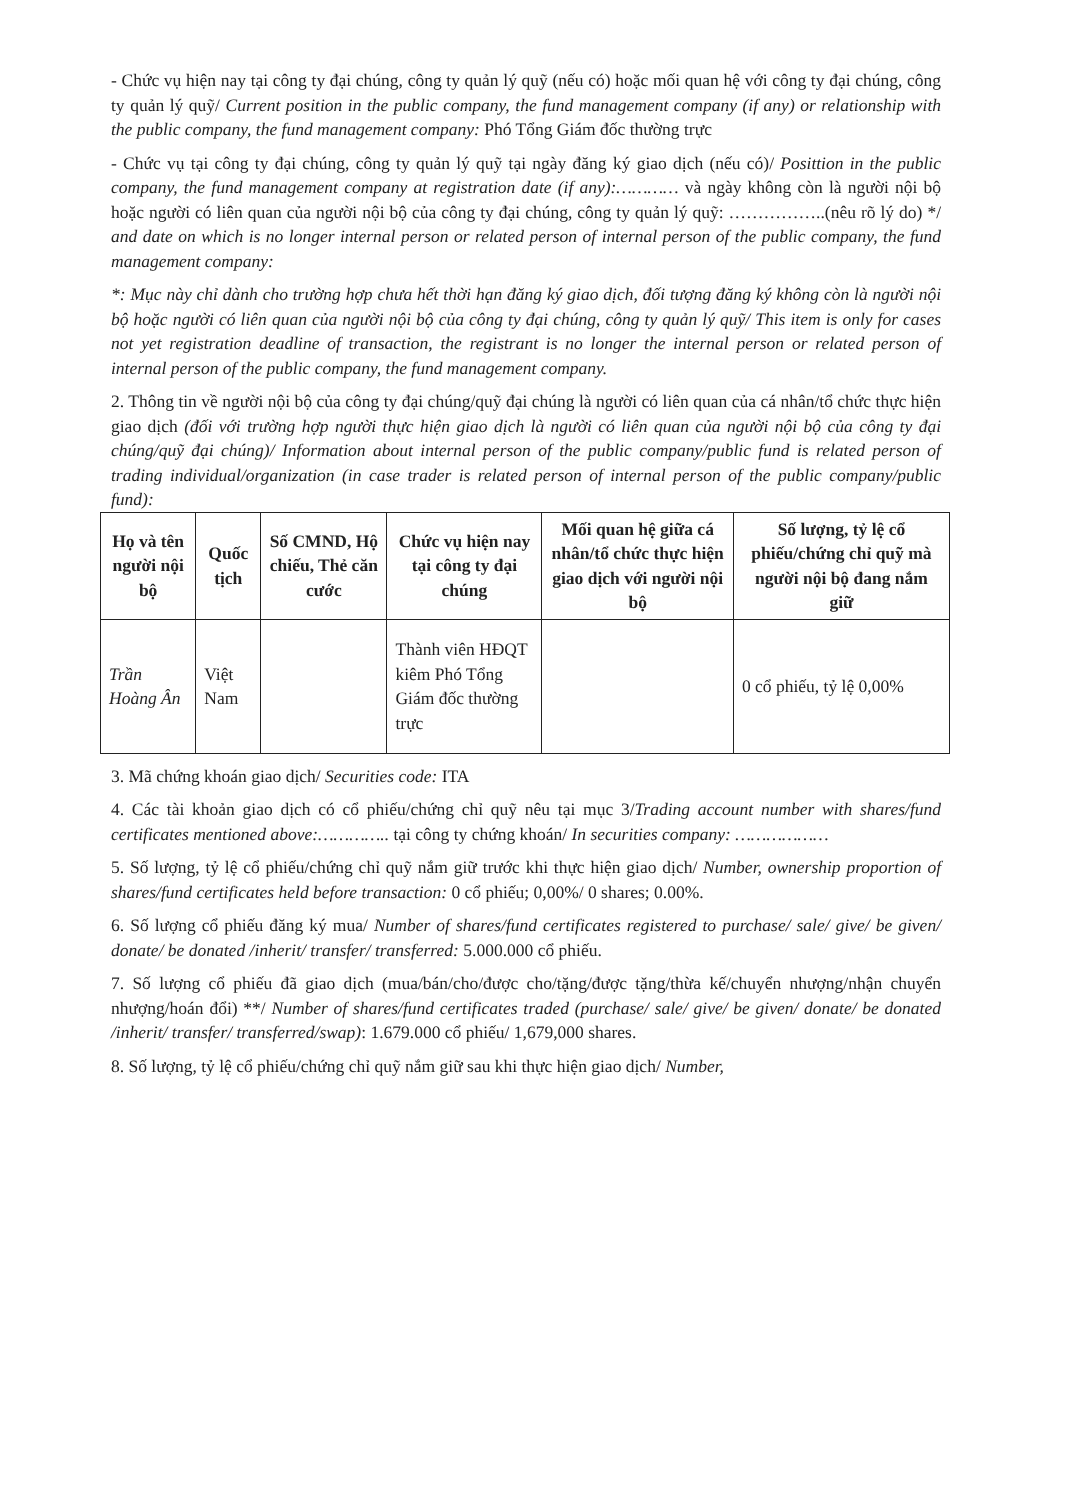- Chức vụ hiện nay tại công ty đại chúng, công ty quản lý quỹ (nếu có) hoặc mối quan hệ với công ty đại chúng, công ty quản lý quỹ/ Current position in the public company, the fund management company (if any) or relationship with the public company, the fund management company: Phó Tổng Giám đốc thường trực
- Chức vụ tại công ty đại chúng, công ty quản lý quỹ tại ngày đăng ký giao dịch (nếu có)/ Posittion in the public company, the fund management company at registration date (if any):………… và ngày không còn là người nội bộ hoặc người có liên quan của người nội bộ của công ty đại chúng, công ty quản lý quỹ: ……………..(nêu rõ lý do) */ and date on which is no longer internal person or related person of internal person of the public company, the fund management company:
*: Mục này chỉ dành cho trường hợp chưa hết thời hạn đăng ký giao dịch, đối tượng đăng ký không còn là người nội bộ hoặc người có liên quan của người nội bộ của công ty đại chúng, công ty quản lý quỹ/ This item is only for cases not yet registration deadline of transaction, the registrant is no longer the internal person or related person of internal person of the public company, the fund management company.
2. Thông tin về người nội bộ của công ty đại chúng/quỹ đại chúng là người có liên quan của cá nhân/tổ chức thực hiện giao dịch (đối với trường hợp người thực hiện giao dịch là người có liên quan của người nội bộ của công ty đại chúng/quỹ đại chúng)/ Information about internal person of the public company/public fund is related person of trading individual/organization (in case trader is related person of internal person of the public company/public fund):
| Họ và tên người nội bộ | Quốc tịch | Số CMND, Hộ chiếu, Thẻ căn cước | Chức vụ hiện nay tại công ty đại chúng | Mối quan hệ giữa cá nhân/tổ chức thực hiện giao dịch với người nội bộ | Số lượng, tỷ lệ cổ phiếu/chứng chỉ quỹ mà người nội bộ đang nắm giữ |
| --- | --- | --- | --- | --- | --- |
| Trần Hoàng Ân | Việt Nam | | Thành viên HĐQT kiêm Phó Tổng Giám đốc thường trực | | 0 cổ phiếu, tỷ lệ 0,00% |
3. Mã chứng khoán giao dịch/ Securities code: ITA
4. Các tài khoản giao dịch có cổ phiếu/chứng chỉ quỹ nêu tại mục 3/Trading account number with shares/fund certificates mentioned above:………….. tại công ty chứng khoán/ In securities company: ………………
5. Số lượng, tỷ lệ cổ phiếu/chứng chỉ quỹ nắm giữ trước khi thực hiện giao dịch/ Number, ownership proportion of shares/fund certificates held before transaction: 0 cổ phiếu; 0,00%/ 0 shares; 0.00%.
6. Số lượng cổ phiếu đăng ký mua/ Number of shares/fund certificates registered to purchase/ sale/ give/ be given/ donate/ be donated /inherit/ transfer/ transferred: 5.000.000 cổ phiếu.
7. Số lượng cổ phiếu đã giao dịch (mua/bán/cho/được cho/tặng/được tặng/thừa kế/chuyển nhượng/nhận chuyển nhượng/hoán đổi) **/ Number of shares/fund certificates traded (purchase/ sale/ give/ be given/ donate/ be donated /inherit/ transfer/ transferred/swap): 1.679.000 cổ phiếu/ 1,679,000 shares.
8. Số lượng, tỷ lệ cổ phiếu/chứng chỉ quỹ nắm giữ sau khi thực hiện giao dịch/ Number,